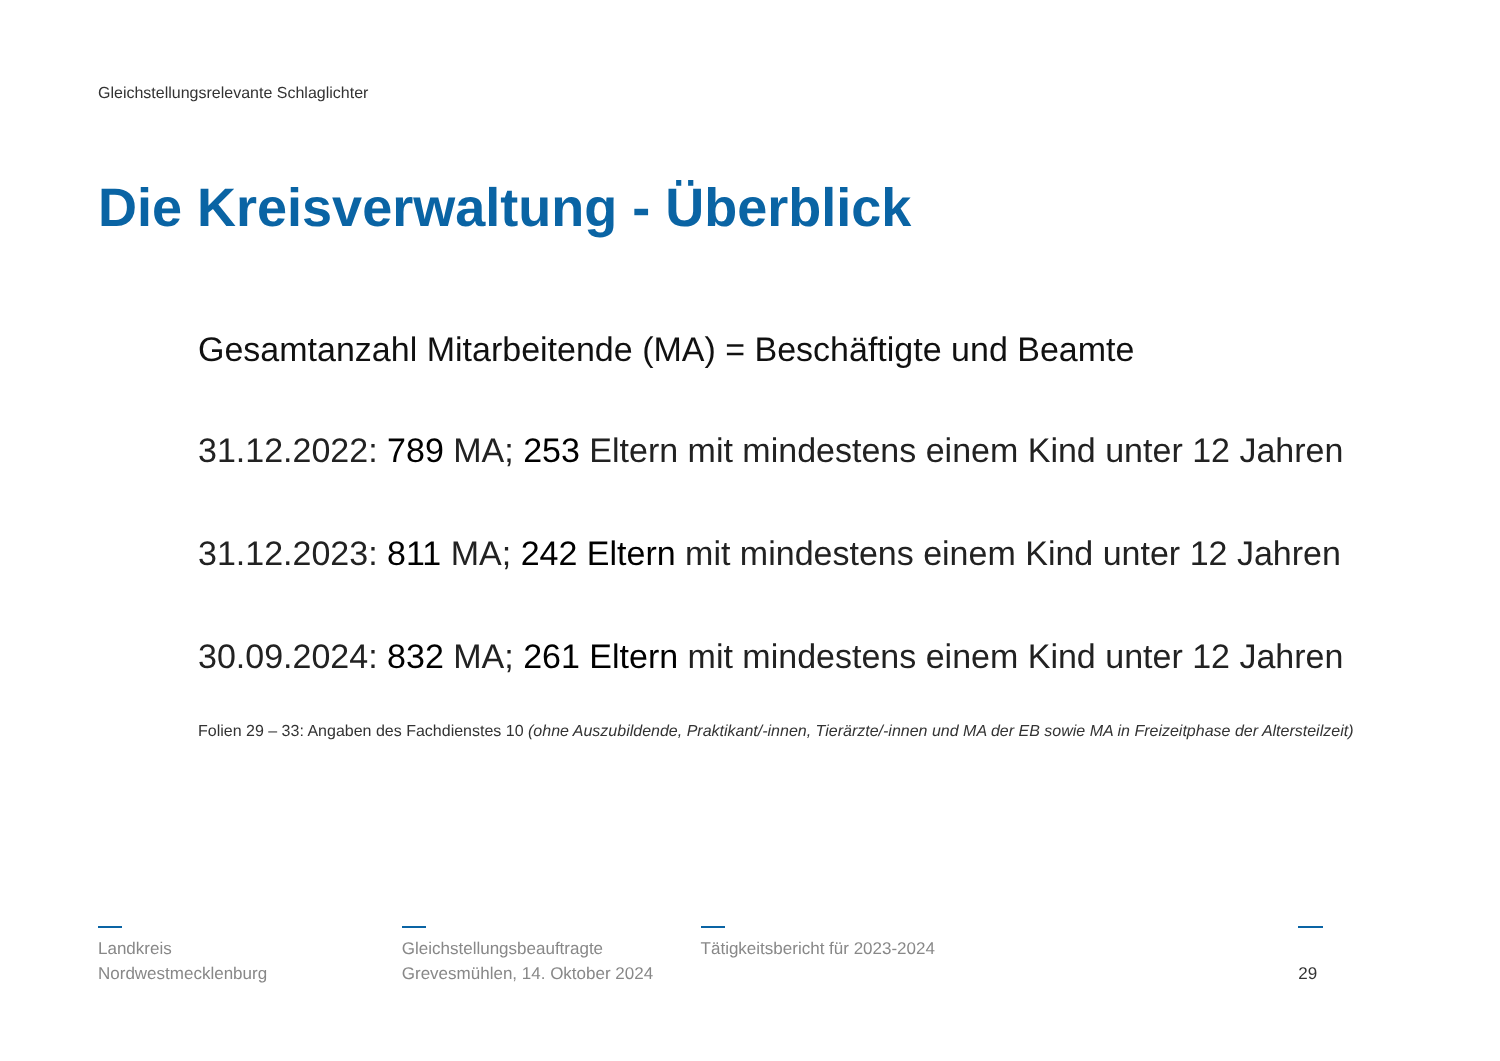Gleichstellungsrelevante Schlaglichter
Die Kreisverwaltung - Überblick
Gesamtanzahl Mitarbeitende (MA) = Beschäftigte und Beamte
31.12.2022: 789 MA; 253 Eltern mit mindestens einem Kind unter 12 Jahren
31.12.2023: 811 MA; 242 Eltern mit mindestens einem Kind unter 12 Jahren
30.09.2024: 832 MA; 261 Eltern mit mindestens einem Kind unter 12 Jahren
Folien 29 – 33: Angaben des Fachdienstes 10 (ohne Auszubildende, Praktikant/-innen, Tierärzte/-innen und MA der EB sowie MA in Freizeitphase der Altersteilzeit)
Landkreis
Nordwestmecklenburg
Gleichstellungsbeauftragte
Grevesmühlen, 14. Oktober 2024
Tätigkeitsbericht für 2023-2024
29